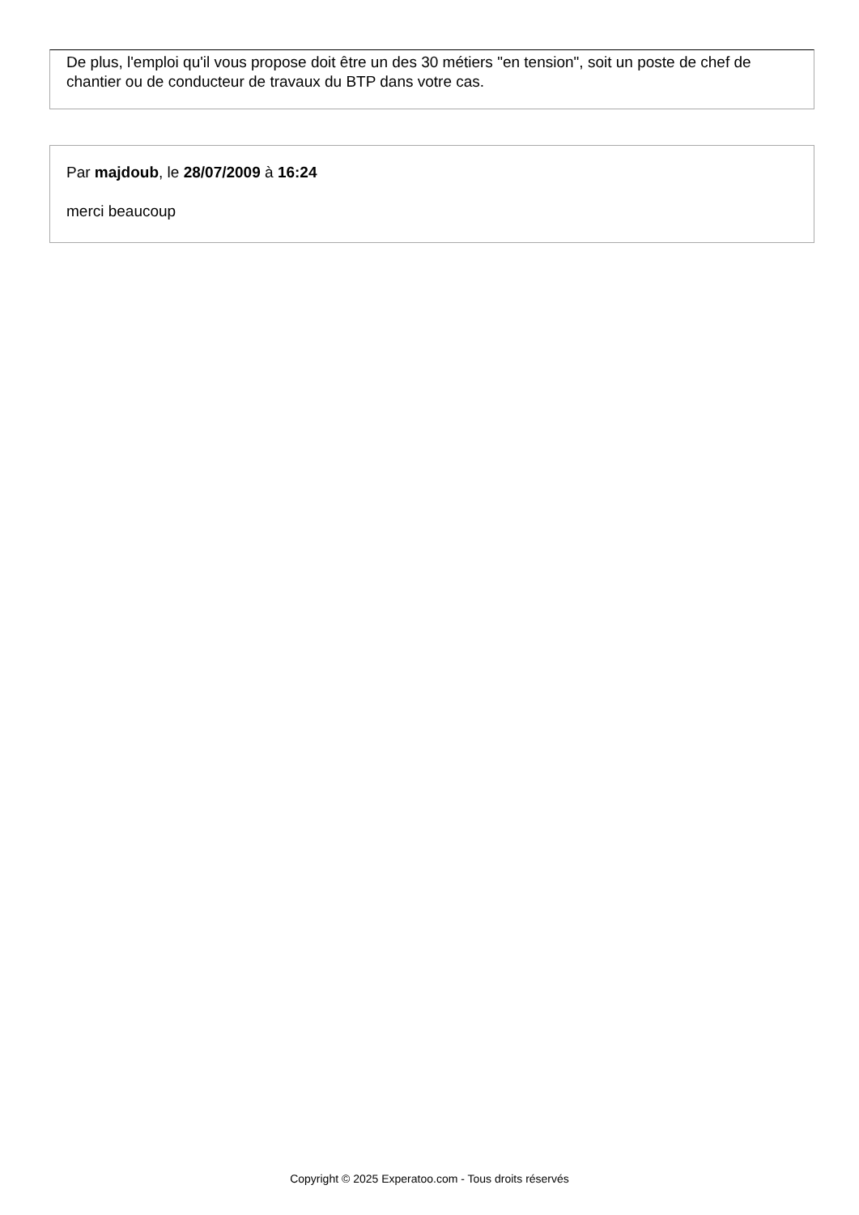De plus, l'emploi qu'il vous propose doit être un des 30 métiers "en tension", soit un poste de chef de chantier ou de conducteur de travaux du BTP dans votre cas.
Par majdoub, le 28/07/2009 à 16:24
merci beaucoup
Copyright © 2025 Experatoo.com - Tous droits réservés